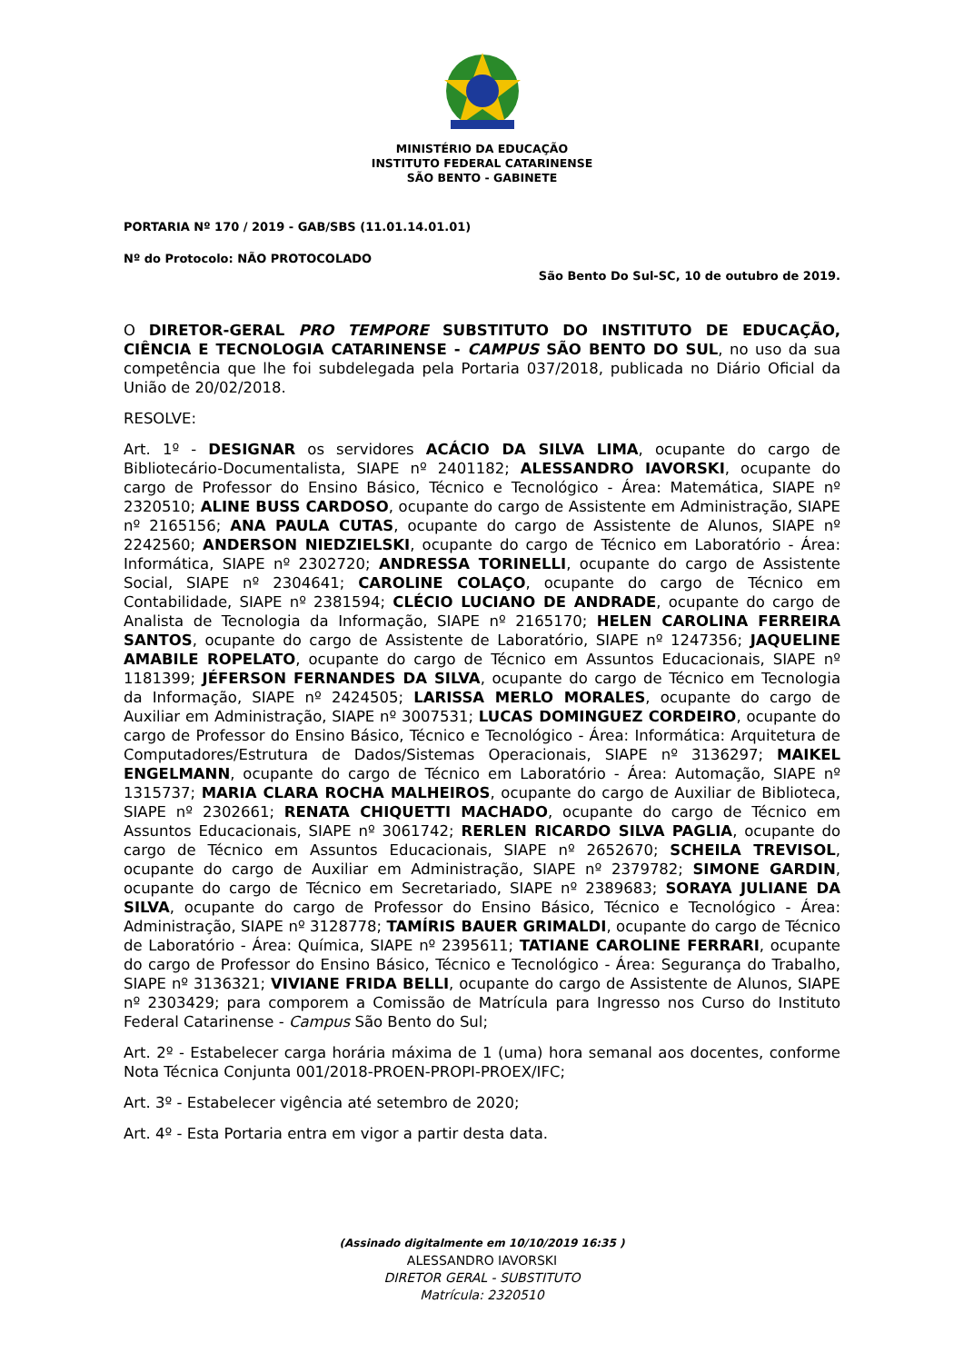MINISTÉRIO DA EDUCAÇÃO
INSTITUTO FEDERAL CATARINENSE
SÃO BENTO - GABINETE
PORTARIA Nº 170 / 2019 - GAB/SBS (11.01.14.01.01)
Nº do Protocolo: NÃO PROTOCOLADO
São Bento Do Sul-SC, 10 de outubro de 2019.
O DIRETOR-GERAL PRO TEMPORE SUBSTITUTO DO INSTITUTO DE EDUCAÇÃO, CIÊNCIA E TECNOLOGIA CATARINENSE - CAMPUS SÃO BENTO DO SUL, no uso da sua competência que lhe foi subdelegada pela Portaria 037/2018, publicada no Diário Oficial da União de 20/02/2018.
RESOLVE:
Art. 1º - DESIGNAR os servidores ACÁCIO DA SILVA LIMA, ocupante do cargo de Bibliotecário-Documentalista, SIAPE nº 2401182; ALESSANDRO IAVORSKI, ocupante do cargo de Professor do Ensino Básico, Técnico e Tecnológico - Área: Matemática, SIAPE nº 2320510; ALINE BUSS CARDOSO, ocupante do cargo de Assistente em Administração, SIAPE nº 2165156; ANA PAULA CUTAS, ocupante do cargo de Assistente de Alunos, SIAPE nº 2242560; ANDERSON NIEDZIELSKI, ocupante do cargo de Técnico em Laboratório - Área: Informática, SIAPE nº 2302720; ANDRESSA TORINELLI, ocupante do cargo de Assistente Social, SIAPE nº 2304641; CAROLINE COLAÇO, ocupante do cargo de Técnico em Contabilidade, SIAPE nº 2381594; CLÉCIO LUCIANO DE ANDRADE, ocupante do cargo de Analista de Tecnologia da Informação, SIAPE nº 2165170; HELEN CAROLINA FERREIRA SANTOS, ocupante do cargo de Assistente de Laboratório, SIAPE nº 1247356; JAQUELINE AMABILE ROPELATO, ocupante do cargo de Técnico em Assuntos Educacionais, SIAPE nº 1181399; JÉFERSON FERNANDES DA SILVA, ocupante do cargo de Técnico em Tecnologia da Informação, SIAPE nº 2424505; LARISSA MERLO MORALES, ocupante do cargo de Auxiliar em Administração, SIAPE nº 3007531; LUCAS DOMINGUEZ CORDEIRO, ocupante do cargo de Professor do Ensino Básico, Técnico e Tecnológico - Área: Informática: Arquitetura de Computadores/Estrutura de Dados/Sistemas Operacionais, SIAPE nº 3136297; MAIKEL ENGELMANN, ocupante do cargo de Técnico em Laboratório - Área: Automação, SIAPE nº 1315737; MARIA CLARA ROCHA MALHEIROS, ocupante do cargo de Auxiliar de Biblioteca, SIAPE nº 2302661; RENATA CHIQUETTI MACHADO, ocupante do cargo de Técnico em Assuntos Educacionais, SIAPE nº 3061742; RERLEN RICARDO SILVA PAGLIA, ocupante do cargo de Técnico em Assuntos Educacionais, SIAPE nº 2652670; SCHEILA TREVISOL, ocupante do cargo de Auxiliar em Administração, SIAPE nº 2379782; SIMONE GARDIN, ocupante do cargo de Técnico em Secretariado, SIAPE nº 2389683; SORAYA JULIANE DA SILVA, ocupante do cargo de Professor do Ensino Básico, Técnico e Tecnológico - Área: Administração, SIAPE nº 3128778; TAMÍRIS BAUER GRIMALDI, ocupante do cargo de Técnico de Laboratório - Área: Química, SIAPE nº 2395611; TATIANE CAROLINE FERRARI, ocupante do cargo de Professor do Ensino Básico, Técnico e Tecnológico - Área: Segurança do Trabalho, SIAPE nº 3136321; VIVIANE FRIDA BELLI, ocupante do cargo de Assistente de Alunos, SIAPE nº 2303429; para comporem a Comissão de Matrícula para Ingresso nos Curso do Instituto Federal Catarinense - Campus São Bento do Sul;
Art. 2º - Estabelecer carga horária máxima de 1 (uma) hora semanal aos docentes, conforme Nota Técnica Conjunta 001/2018-PROEN-PROPI-PROEX/IFC;
Art. 3º - Estabelecer vigência até setembro de 2020;
Art. 4º - Esta Portaria entra em vigor a partir desta data.
(Assinado digitalmente em 10/10/2019 16:35 )
ALESSANDRO IAVORSKI
DIRETOR GERAL - SUBSTITUTO
Matrícula: 2320510